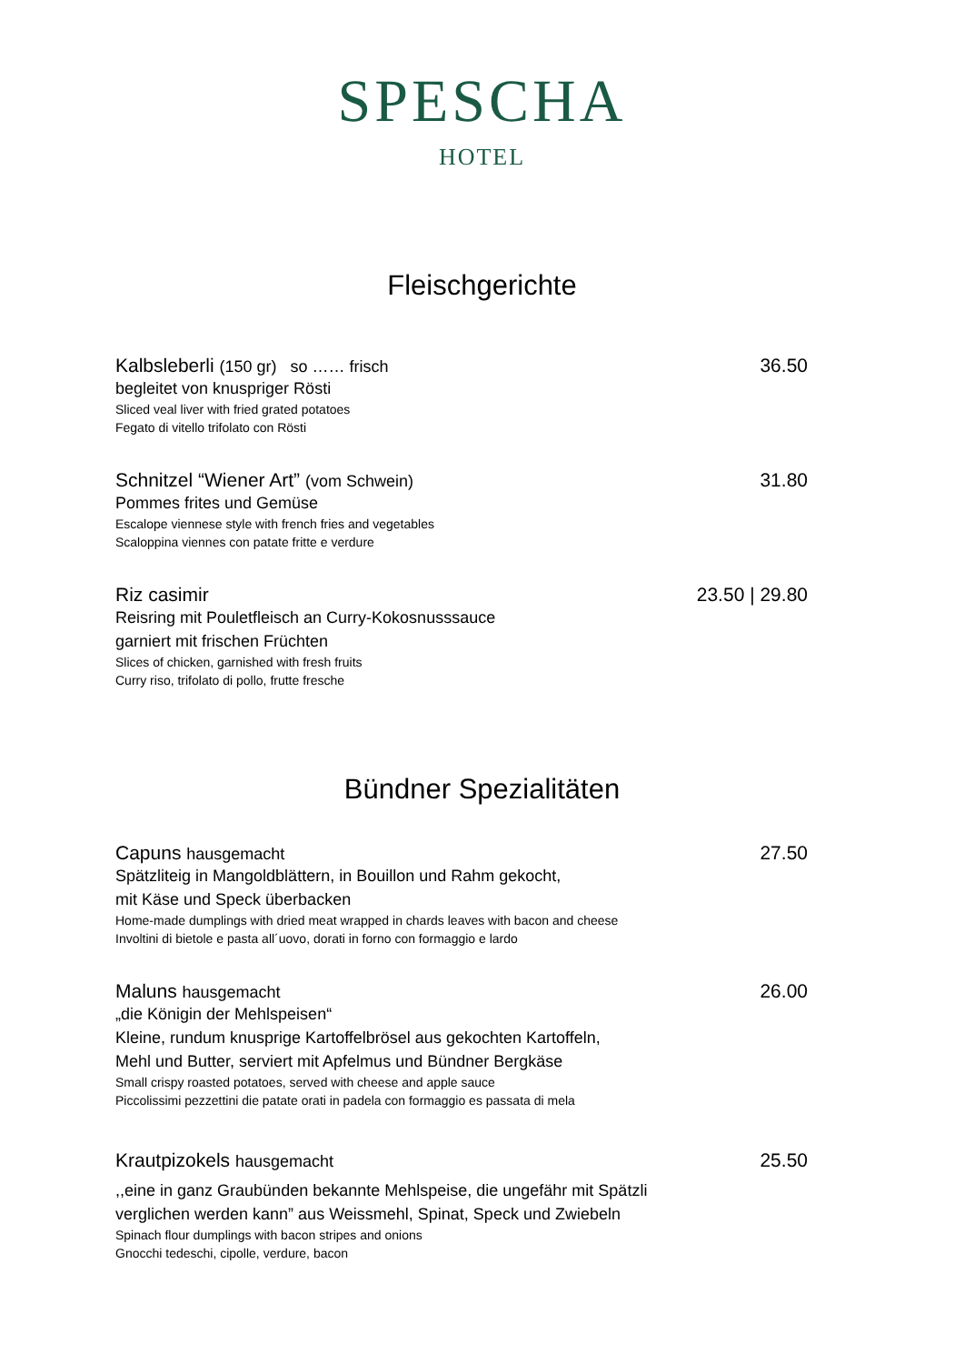SPESCHA
HOTEL
Fleischgerichte
Kalbsleberli (150 gr) so …… frisch 36.50
begleitet von knuspriger Rösti
Sliced veal liver with fried grated potatoes
Fegato di vitello trifolato con Rösti
Schnitzel “Wiener Art” (vom Schwein) 31.80
Pommes frites und Gemüse
Escalope viennese style with french fries and vegetables
Scaloppina viennes con patate fritte e verdure
Riz casimir 23.50 | 29.80
Reisring mit Pouletfleisch an Curry-Kokosnusssauce
garniert mit frischen Früchten
Slices of chicken, garnished with fresh fruits
Curry riso, trifolato di pollo, frutte fresche
Bündner Spezialitäten
Capuns hausgemacht 27.50
Spätzliteig in Mangoldblättern, in Bouillon und Rahm gekocht,
mit Käse und Speck überbacken
Home-made dumplings with dried meat wrapped in chards leaves with bacon and cheese
Involtini di bietole e pasta all´uovo, dorati in forno con formaggio e lardo
Maluns hausgemacht 26.00
„die Königin der Mehlspeisen“
Kleine, rundum knusprige Kartoffelbrösel aus gekochten Kartoffeln,
Mehl und Butter, serviert mit Apfelmus und Bündner Bergkäse
Small crispy roasted potatoes, served with cheese and apple sauce
Piccolissimi pezzettini die patate orati in padela con formaggio es passata di mela
Krautpizokels hausgemacht 25.50
,,eine in ganz Graubünden bekannte Mehlspeise, die ungefähr mit Spätzli
verglichen werden kann” aus Weissmehl, Spinat, Speck und Zwiebeln
Spinach flour dumplings with bacon stripes and onions
Gnocchi tedeschi, cipolle, verdure, bacon